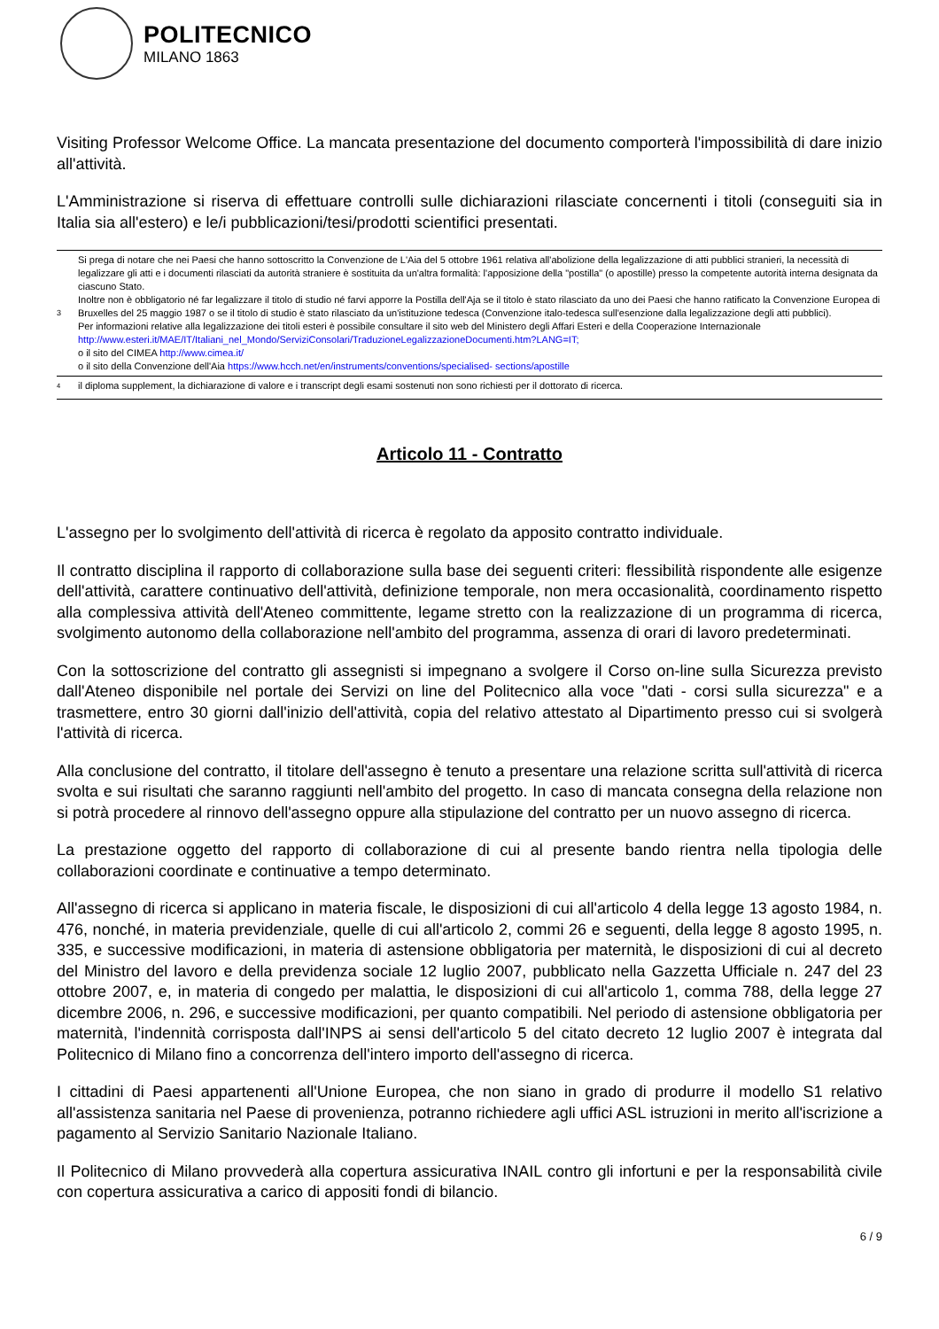POLITECNICO
MILANO 1863
Visiting Professor Welcome Office. La mancata presentazione del documento comporterà l'impossibilità di dare inizio all'attività.
L'Amministrazione si riserva di effettuare controlli sulle dichiarazioni rilasciate concernenti i titoli (conseguiti sia in Italia sia all'estero) e le/i pubblicazioni/tesi/prodotti scientifici presentati.
3
Si prega di notare che nei Paesi che hanno sottoscritto la Convenzione de L'Aia del 5 ottobre 1961 relativa all'abolizione della legalizzazione di atti pubblici stranieri, la necessità di legalizzare gli atti e i documenti rilasciati da autorità straniere è sostituita da un'altra formalità: l'apposizione della "postilla" (o apostille) presso la competente autorità interna designata da ciascuno Stato.
Inoltre non è obbligatorio né far legalizzare il titolo di studio né farvi apporre la Postilla dell'Aja se il titolo è stato rilasciato da uno dei Paesi che hanno ratificato la Convenzione Europea di Bruxelles del 25 maggio 1987 o se il titolo di studio è stato rilasciato da un'istituzione tedesca (Convenzione italo-tedesca sull'esenzione dalla legalizzazione degli atti pubblici).
Per informazioni relative alla legalizzazione dei titoli esteri è possibile consultare il sito web del Ministero degli Affari Esteri e della Cooperazione Internazionale http://www.esteri.it/MAE/IT/Italiani_nel_Mondo/ServiziConsolari/TraduzioneLegalizzazioneDocumenti.htm?LANG=IT;
o il sito del CIMEA http://www.cimea.it/
o il sito della Convenzione dell'Aia https://www.hcch.net/en/instruments/conventions/specialised- sections/apostille
<sup>4</sup>
il diploma supplement, la dichiarazione di valore e i transcript degli esami sostenuti non sono richiesti per il dottorato di ricerca.
Articolo 11 - Contratto
L'assegno per lo svolgimento dell'attività di ricerca è regolato da apposito contratto individuale.
Il contratto disciplina il rapporto di collaborazione sulla base dei seguenti criteri: flessibilità rispondente alle esigenze dell'attività, carattere continuativo dell'attività, definizione temporale, non mera occasionalità, coordinamento rispetto alla complessiva attività dell'Ateneo committente, legame stretto con la realizzazione di un programma di ricerca, svolgimento autonomo della collaborazione nell'ambito del programma, assenza di orari di lavoro predeterminati.
Con la sottoscrizione del contratto gli assegnisti si impegnano a svolgere il Corso on-line sulla Sicurezza previsto dall'Ateneo disponibile nel portale dei Servizi on line del Politecnico alla voce "dati - corsi sulla sicurezza" e a trasmettere, entro 30 giorni dall'inizio dell'attività, copia del relativo attestato al Dipartimento presso cui si svolgerà l'attività di ricerca.
Alla conclusione del contratto, il titolare dell'assegno è tenuto a presentare una relazione scritta sull'attività di ricerca svolta e sui risultati che saranno raggiunti nell'ambito del progetto. In caso di mancata consegna della relazione non si potrà procedere al rinnovo dell'assegno oppure alla stipulazione del contratto per un nuovo assegno di ricerca.
La prestazione oggetto del rapporto di collaborazione di cui al presente bando rientra nella tipologia delle collaborazioni coordinate e continuative a tempo determinato.
All'assegno di ricerca si applicano in materia fiscale, le disposizioni di cui all'articolo 4 della legge 13 agosto 1984, n. 476, nonché, in materia previdenziale, quelle di cui all'articolo 2, commi 26 e seguenti, della legge 8 agosto 1995, n. 335, e successive modificazioni, in materia di astensione obbligatoria per maternità, le disposizioni di cui al decreto del Ministro del lavoro e della previdenza sociale 12 luglio 2007, pubblicato nella Gazzetta Ufficiale n. 247 del 23 ottobre 2007, e, in materia di congedo per malattia, le disposizioni di cui all'articolo 1, comma 788, della legge 27 dicembre 2006, n. 296, e successive modificazioni, per quanto compatibili. Nel periodo di astensione obbligatoria per maternità, l'indennità corrisposta dall'INPS ai sensi dell'articolo 5 del citato decreto 12 luglio 2007 è integrata dal Politecnico di Milano fino a concorrenza dell'intero importo dell'assegno di ricerca.
I cittadini di Paesi appartenenti all'Unione Europea, che non siano in grado di produrre il modello S1 relativo all'assistenza sanitaria nel Paese di provenienza, potranno richiedere agli uffici ASL istruzioni in merito all'iscrizione a pagamento al Servizio Sanitario Nazionale Italiano.
Il Politecnico di Milano provvederà alla copertura assicurativa INAIL contro gli infortuni e per la responsabilità civile con copertura assicurativa a carico di appositi fondi di bilancio.
6 / 9